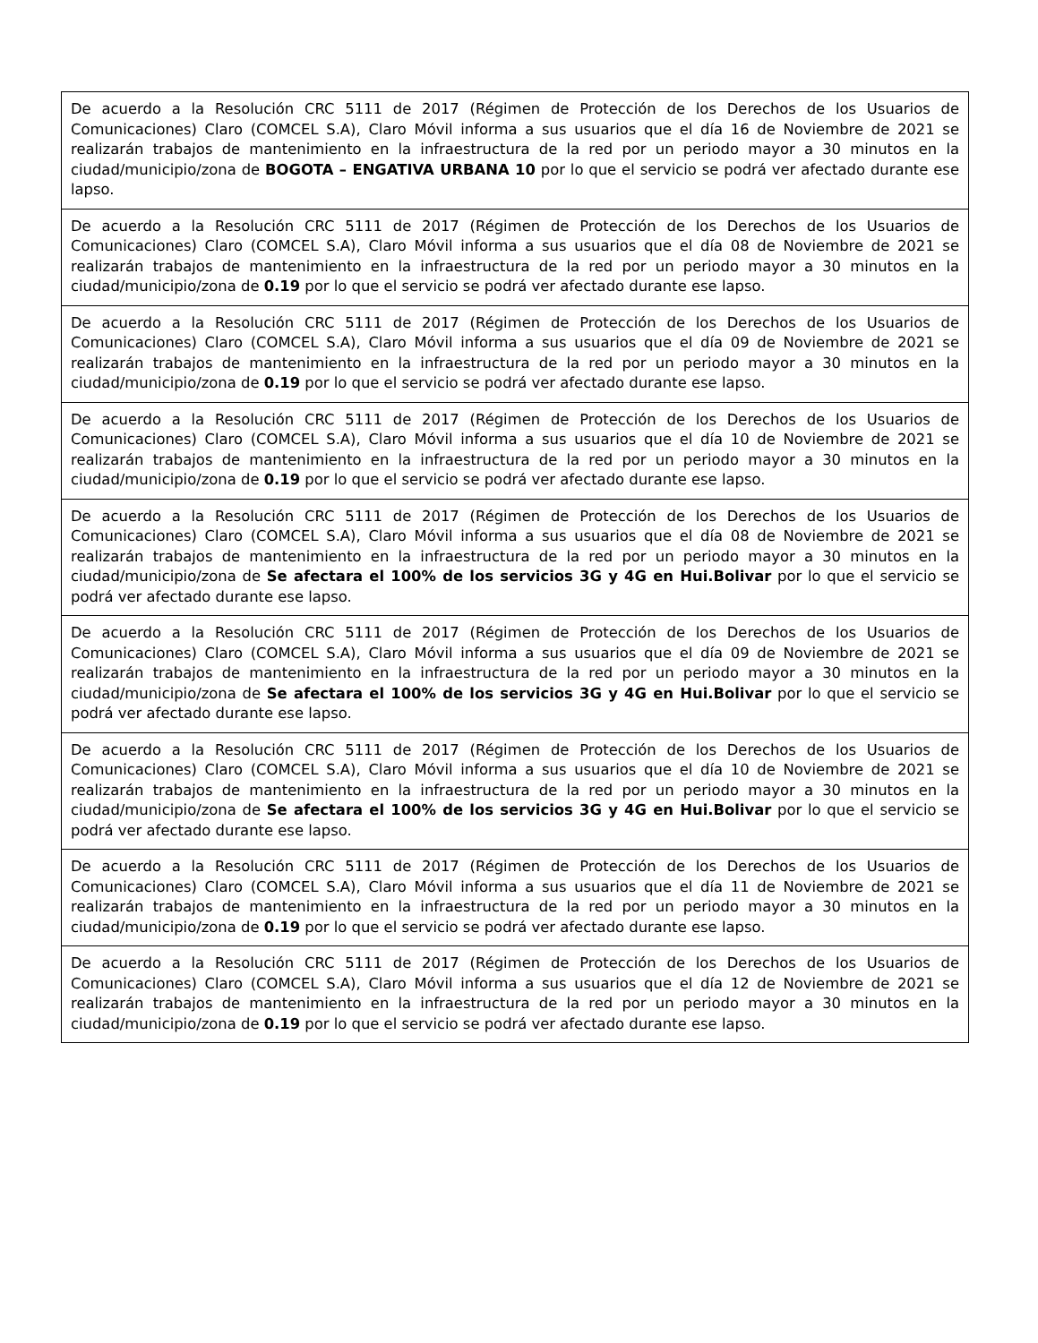| De acuerdo a la Resolución CRC 5111 de 2017 (Régimen de Protección de los Derechos de los Usuarios de Comunicaciones) Claro (COMCEL S.A), Claro Móvil informa a sus usuarios que el día 16 de Noviembre de 2021 se realizarán trabajos de mantenimiento en la infraestructura de la red por un periodo mayor a 30 minutos en la ciudad/municipio/zona de BOGOTA – ENGATIVA URBANA 10 por lo que el servicio se podrá ver afectado durante ese lapso. |
| De acuerdo a la Resolución CRC 5111 de 2017 (Régimen de Protección de los Derechos de los Usuarios de Comunicaciones) Claro (COMCEL S.A), Claro Móvil informa a sus usuarios que el día 08 de Noviembre de 2021 se realizarán trabajos de mantenimiento en la infraestructura de la red por un periodo mayor a 30 minutos en la ciudad/municipio/zona de 0.19 por lo que el servicio se podrá ver afectado durante ese lapso. |
| De acuerdo a la Resolución CRC 5111 de 2017 (Régimen de Protección de los Derechos de los Usuarios de Comunicaciones) Claro (COMCEL S.A), Claro Móvil informa a sus usuarios que el día 09 de Noviembre de 2021 se realizarán trabajos de mantenimiento en la infraestructura de la red por un periodo mayor a 30 minutos en la ciudad/municipio/zona de 0.19 por lo que el servicio se podrá ver afectado durante ese lapso. |
| De acuerdo a la Resolución CRC 5111 de 2017 (Régimen de Protección de los Derechos de los Usuarios de Comunicaciones) Claro (COMCEL S.A), Claro Móvil informa a sus usuarios que el día 10 de Noviembre de 2021 se realizarán trabajos de mantenimiento en la infraestructura de la red por un periodo mayor a 30 minutos en la ciudad/municipio/zona de 0.19 por lo que el servicio se podrá ver afectado durante ese lapso. |
| De acuerdo a la Resolución CRC 5111 de 2017 (Régimen de Protección de los Derechos de los Usuarios de Comunicaciones) Claro (COMCEL S.A), Claro Móvil informa a sus usuarios que el día 08 de Noviembre de 2021 se realizarán trabajos de mantenimiento en la infraestructura de la red por un periodo mayor a 30 minutos en la ciudad/municipio/zona de Se afectara el 100% de los servicios 3G y 4G en Hui.Bolivar por lo que el servicio se podrá ver afectado durante ese lapso. |
| De acuerdo a la Resolución CRC 5111 de 2017 (Régimen de Protección de los Derechos de los Usuarios de Comunicaciones) Claro (COMCEL S.A), Claro Móvil informa a sus usuarios que el día 09 de Noviembre de 2021 se realizarán trabajos de mantenimiento en la infraestructura de la red por un periodo mayor a 30 minutos en la ciudad/municipio/zona de Se afectara el 100% de los servicios 3G y 4G en Hui.Bolivar por lo que el servicio se podrá ver afectado durante ese lapso. |
| De acuerdo a la Resolución CRC 5111 de 2017 (Régimen de Protección de los Derechos de los Usuarios de Comunicaciones) Claro (COMCEL S.A), Claro Móvil informa a sus usuarios que el día 10 de Noviembre de 2021 se realizarán trabajos de mantenimiento en la infraestructura de la red por un periodo mayor a 30 minutos en la ciudad/municipio/zona de Se afectara el 100% de los servicios 3G y 4G en Hui.Bolivar por lo que el servicio se podrá ver afectado durante ese lapso. |
| De acuerdo a la Resolución CRC 5111 de 2017 (Régimen de Protección de los Derechos de los Usuarios de Comunicaciones) Claro (COMCEL S.A), Claro Móvil informa a sus usuarios que el día 11 de Noviembre de 2021 se realizarán trabajos de mantenimiento en la infraestructura de la red por un periodo mayor a 30 minutos en la ciudad/municipio/zona de 0.19 por lo que el servicio se podrá ver afectado durante ese lapso. |
| De acuerdo a la Resolución CRC 5111 de 2017 (Régimen de Protección de los Derechos de los Usuarios de Comunicaciones) Claro (COMCEL S.A), Claro Móvil informa a sus usuarios que el día 12 de Noviembre de 2021 se realizarán trabajos de mantenimiento en la infraestructura de la red por un periodo mayor a 30 minutos en la ciudad/municipio/zona de 0.19 por lo que el servicio se podrá ver afectado durante ese lapso. |